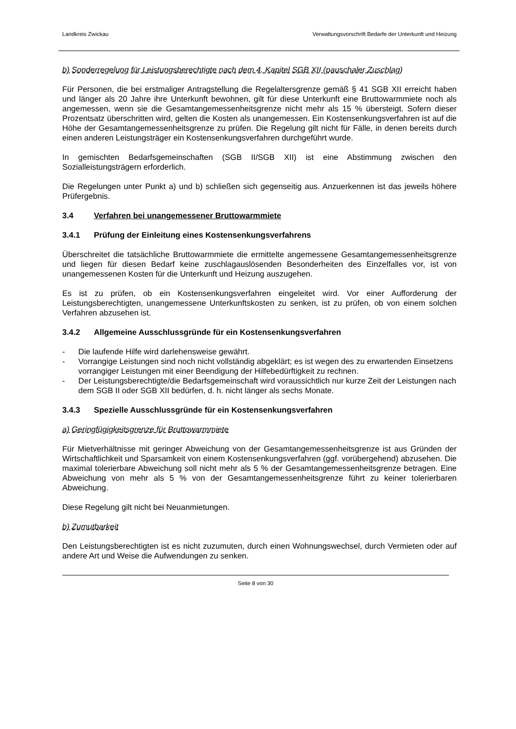Landkreis Zwickau Verwaltungsvorschrift Bedarfe der Unterkunft und Heizung
b) Sonderregelung für Leistungsberechtigte nach dem 4. Kapitel SGB XII (pauschaler Zuschlag)
Für Personen, die bei erstmaliger Antragstellung die Regelaltersgrenze gemäß § 41 SGB XII erreicht haben und länger als 20 Jahre ihre Unterkunft bewohnen, gilt für diese Unterkunft eine Bruttowarmmiete noch als angemessen, wenn sie die Gesamtangemessenheitsgrenze nicht mehr als 15 % übersteigt. Sofern dieser Prozentsatz überschritten wird, gelten die Kosten als unangemessen. Ein Kostensenkungsverfahren ist auf die Höhe der Gesamtangemessenheitsgrenze zu prüfen. Die Regelung gilt nicht für Fälle, in denen bereits durch einen anderen Leistungsträger ein Kostensenkungsverfahren durchgeführt wurde.
In gemischten Bedarfsgemeinschaften (SGB II/SGB XII) ist eine Abstimmung zwischen den Sozialleistungsträgern erforderlich.
Die Regelungen unter Punkt a) und b) schließen sich gegenseitig aus. Anzuerkennen ist das jeweils höhere Prüfergebnis.
3.4 Verfahren bei unangemessener Bruttowarmmiete
3.4.1 Prüfung der Einleitung eines Kostensenkungsverfahrens
Überschreitet die tatsächliche Bruttowarmmiete die ermittelte angemessene Gesamtangemessenheitsgrenze und liegen für diesen Bedarf keine zuschlagauslösenden Besonderheiten des Einzelfalles vor, ist von unangemessenen Kosten für die Unterkunft und Heizung auszugehen.
Es ist zu prüfen, ob ein Kostensenkungsverfahren eingeleitet wird. Vor einer Aufforderung der Leistungsberechtigten, unangemessene Unterkunftskosten zu senken, ist zu prüfen, ob von einem solchen Verfahren abzusehen ist.
3.4.2 Allgemeine Ausschlussgründe für ein Kostensenkungsverfahren
- Die laufende Hilfe wird darlehensweise gewährt.
- Vorrangige Leistungen sind noch nicht vollständig abgeklärt; es ist wegen des zu erwartenden Einsetzens vorrangiger Leistungen mit einer Beendigung der Hilfebedürftigkeit zu rechnen.
- Der Leistungsberechtigte/die Bedarfsgemeinschaft wird voraussichtlich nur kurze Zeit der Leistungen nach dem SGB II oder SGB XII bedürfen, d. h. nicht länger als sechs Monate.
3.4.3 Spezielle Ausschlussgründe für ein Kostensenkungsverfahren
a) Geringfügigkeitsgrenze für Bruttowarmmiete
Für Mietverhältnisse mit geringer Abweichung von der Gesamtangemessenheitsgrenze ist aus Gründen der Wirtschaftlichkeit und Sparsamkeit von einem Kostensenkungsverfahren (ggf. vorübergehend) abzusehen. Die maximal tolerierbare Abweichung soll nicht mehr als 5 % der Gesamtangemessenheitsgrenze betragen. Eine Abweichung von mehr als 5 % von der Gesamtangemessenheitsgrenze führt zu keiner tolerierbaren Abweichung.
Diese Regelung gilt nicht bei Neuanmietungen.
b) Zumutbarkeit
Den Leistungsberechtigten ist es nicht zuzumuten, durch einen Wohnungswechsel, durch Vermieten oder auf andere Art und Weise die Aufwendungen zu senken.
Seite 8 von 30